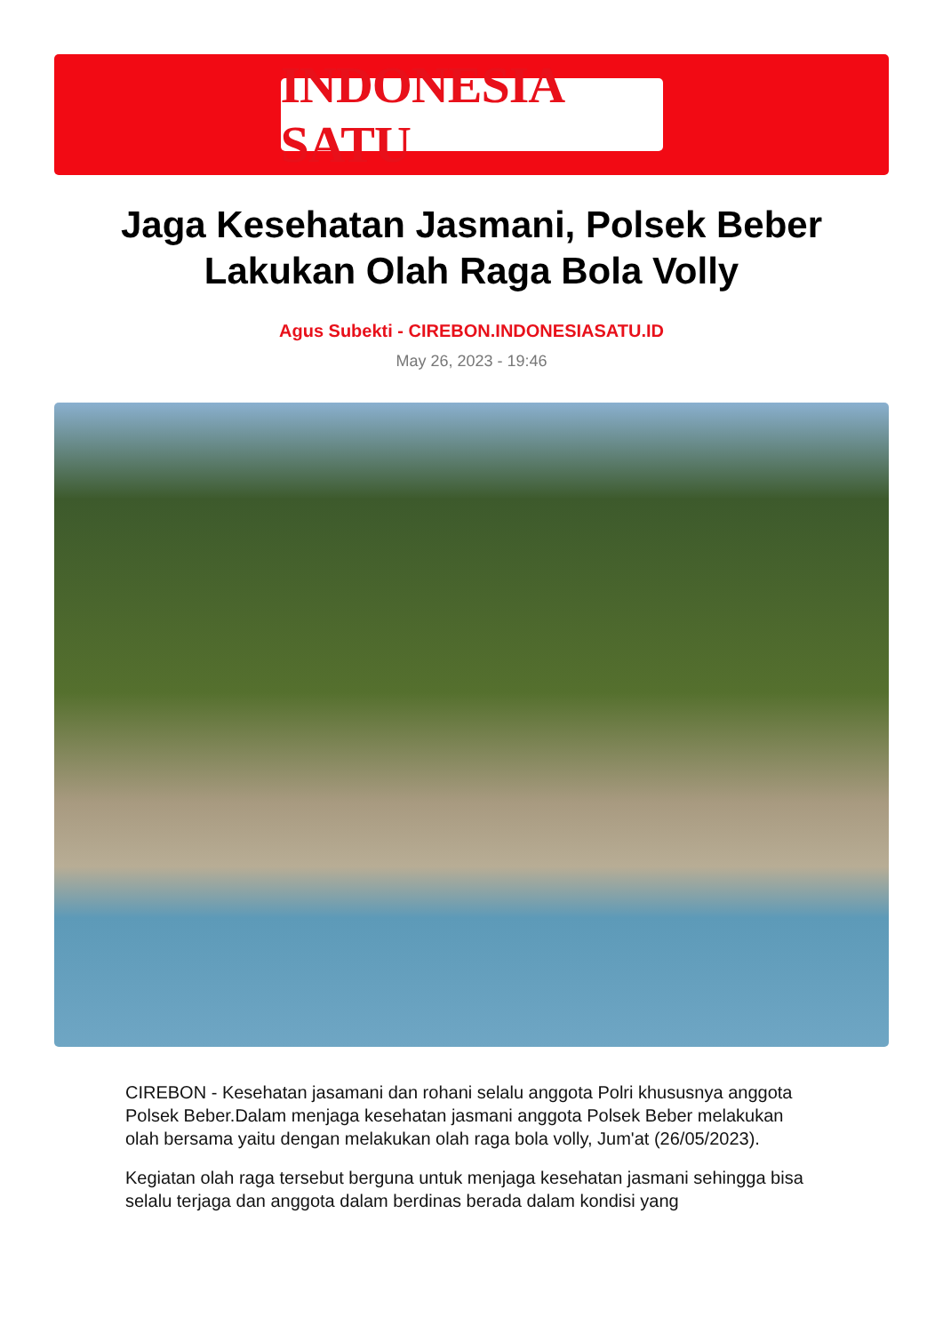INDONESIA SATU
Jaga Kesehatan Jasmani, Polsek Beber Lakukan Olah Raga Bola Volly
Agus Subekti - CIREBON.INDONESIASATU.ID
May 26, 2023 - 19:46
CIREBON - Kesehatan jasamani dan rohani selalu anggota Polri khususnya anggota Polsek Beber.Dalam menjaga kesehatan jasmani anggota Polsek Beber melakukan olah bersama yaitu dengan melakukan olah raga bola volly, Jum'at (26/05/2023).
Kegiatan olah raga tersebut berguna untuk menjaga kesehatan jasmani sehingga bisa selalu terjaga dan anggota dalam berdinas berada dalam kondisi yang